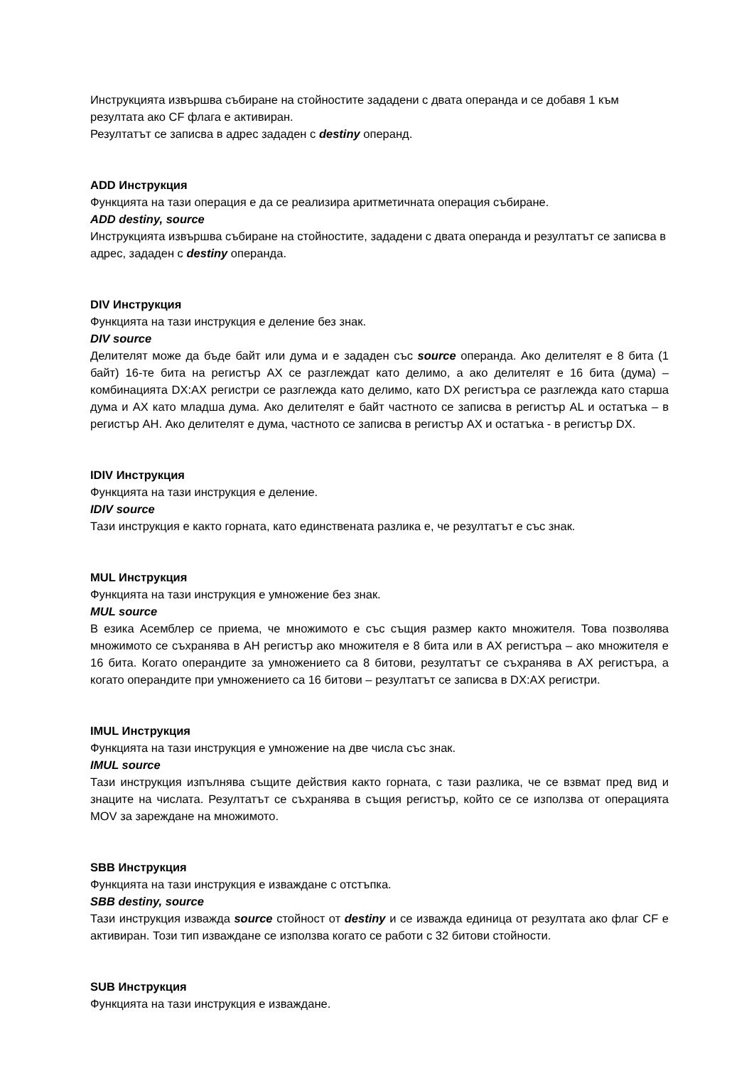Инструкцията извършва събиране на стойностите зададени с двата операнда и се добавя 1 към резултата ако CF флага е активиран.
Резултатът се записва в адрес зададен с destiny операнд.
ADD Инструкция
Функцията на тази операция е да се реализира аритметичната операция събиране.
ADD destiny, source
Инструкцията извършва събиране на стойностите, зададени с двата операнда и резултатът се записва в адрес, зададен с destiny операнда.
DIV Инструкция
Функцията на тази инструкция е деление без знак.
DIV source
Делителят може да бъде байт или дума и е зададен със source операнда. Ако делителят е 8 бита (1 байт) 16-те бита на регистър AX се разглеждат като делимо, а ако делителят е 16 бита (дума) – комбинацията DX:AX регистри се разглежда като делимо, като DX регистъра се разглежда като старша дума и AX като младша дума. Ако делителят е байт частното се записва в регистър AL и остатъка – в регистър AH. Ако делителят е дума, частното се записва в регистър AX и остатъка - в регистър DX.
IDIV Инструкция
Функцията на тази инструкция е деление.
IDIV source
Тази инструкция е както горната, като единствената разлика е, че резултатът е със знак.
MUL Инструкция
Функцията на тази инструкция е умножение без знак.
MUL source
В езика Асемблер се приема, че множимото е със същия размер както множителя. Това позволява множимото се съхранява в AH регистър ако множителя е 8 бита или в AX регистъра – ако множителя е 16 бита. Когато операндите за умножението са 8 битови, резултатът се съхранява в AX регистъра, а когато операндите при умножението са 16 битови – резултатът се записва в DX:AX регистри.
IMUL Инструкция
Функцията на тази инструкция е умножение на две числа със знак.
IMUL source
Тази инструкция изпълнява същите действия както горната, с тази разлика, че се взвмат пред вид и знаците на числата. Резултатът се съхранява в същия регистър, който се се използва от операцията MOV за зареждане на множимото.
SBB Инструкция
Функцията на тази инструкция е изваждане с отстъпка.
SBB destiny, source
Тази инструкция изважда source стойност от destiny и се изважда единица от резултата ако флаг CF е активиран. Този тип изваждане се използва когато се работи с 32 битови стойности.
SUB Инструкция
Функцията на тази инструкция е изваждане.